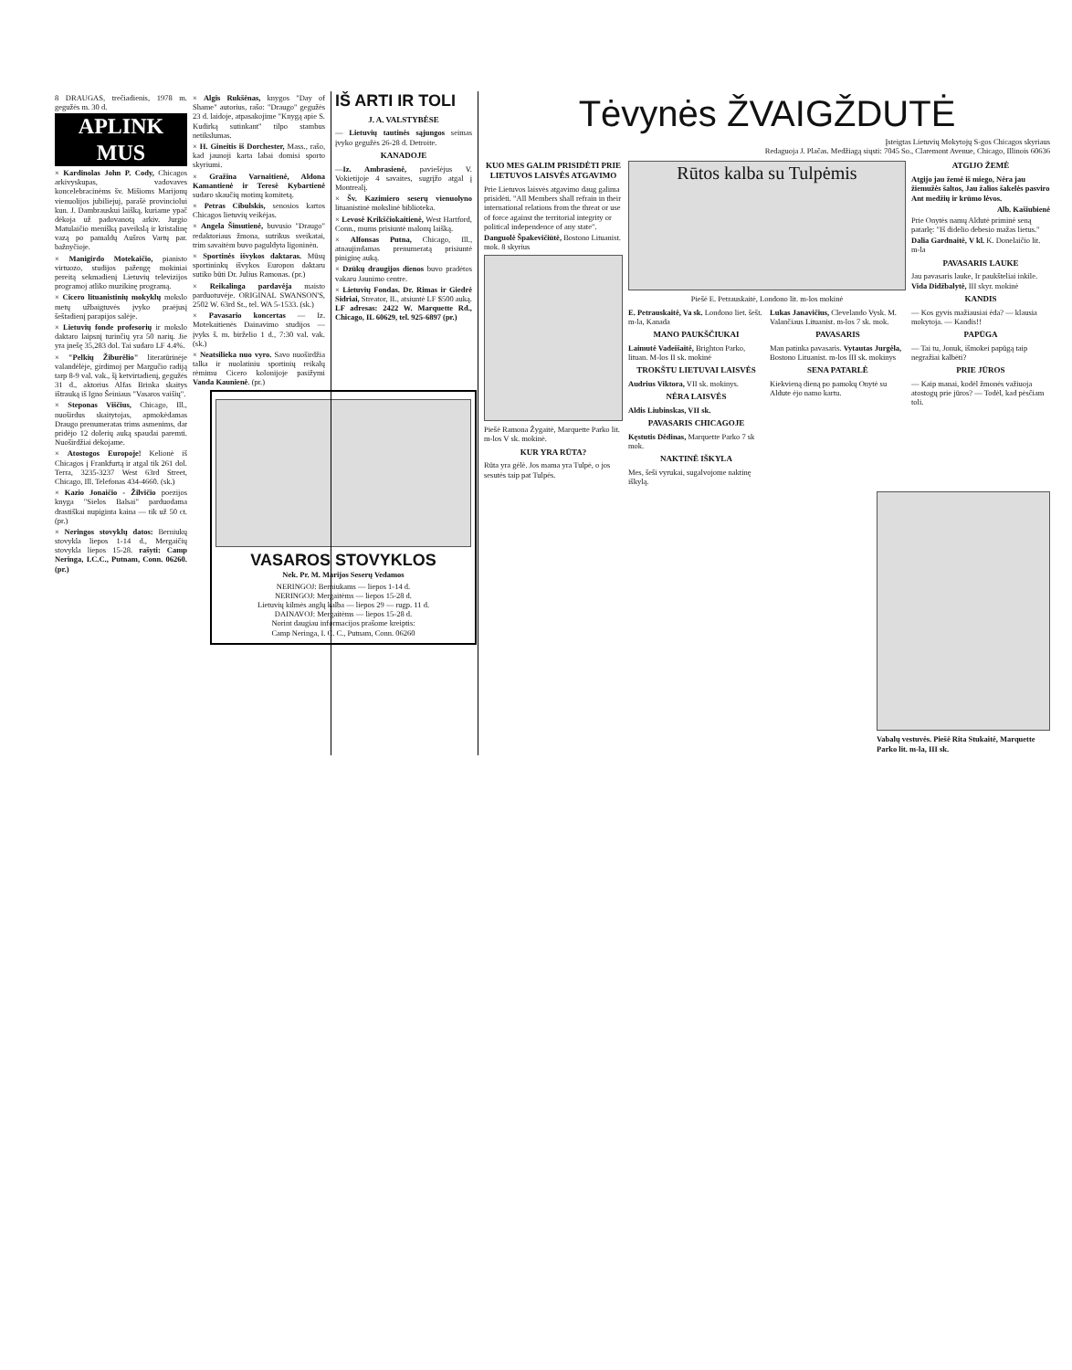8 DRAUGAS, trečiadienis, 1978 m. gegužės m. 30 d.
APLINK MUS
× Kardinolas John P. Cody, Chicagos arkivyskupas, vadovaves koncelebracinėms šv. Mišioms Marijonų vienuolijos jubiliejuj, parašė provinciolui kun. J. Dambrauskui laišką, kuriame ypač dėkoja už padovanotą arkiv. Jurgio Matulaičio menišką paveikslą ir kristalinę vazą po pamaldų Aušros Vartų par. bažnyčioje.
× Manigirdo Motekaičio, pianisto virtuozo, studijos pažengę mokiniai pereitą sekmadienį Lietuvių televizijos programoj atliko muzikinę programą.
× Cicero lituanistinių mokyklų mokslo metų užbaigtuvės įvyko praėjusį šeštadienį parapijos salėje.
× Lietuvių fonde profesorių ir mokslo daktaro laipsnį turinčių yra 50 narių. Jie yra įnešę 35,283 dol. Tai sudaro LF 4.4%.
× "Pelkių Žiburėlio" literatūrinėje valandėlėje, girdimoj per Margučio radiją tarp 8-9 val. vak., šį ketvirtadienį, gegužės 31 d., aktorius Alfas Brinka skaitys ištrauką iš Igno Šeiniaus "Vasaros vaišių".
× Steponas Viščius, Chicago, Ill., nuoširdus skaitytojas, apmokėdamas Draugo prenumeratas trims asmenims, dar pridėjo 12 dolerių auką spaudai paremti. Nuoširdžiai dėkojame.
× Atostogos Europoje! Kelionė iš Chicagos į Frankfurtą ir atgal tik 261 dol. Terra, 3235-3237 West 63rd Street, Chicago, Ill. Telefonas 434-4660. (sk.)
× Kazio Jonaičio - Žilvičio poezijos knyga "Sielos Balsai" parduodama drastiškai nupiginta kaina — tik už 50 ct. (pr.)
× Neringos stovyklų datos: Berniukų stovykla liepos 1-14 d., Mergaičių stovykla liepos 15-28. rašyti: Camp Neringa, I.C.C., Putnam, Conn. 06260. (pr.)
× Algis Rukšėnas, knygos "Day of Shame" autorius, rašo: "Draugo" gegužės 23 d. laidoje, atpasakojime "Knygą apie S. Kudirką sutinkant" tilpo stambus netikslumas.
× H. Gineitis iš Dorchester, Mass., rašo, kad jaunoji karta labai domisi sporto skyriumi.
× Gražina Varnaitienė, Aldona Kamantienė ir Teresė Kybartienė sudaro skaučių motinų komitetą.
× Petras Cibulskis, senosios kartos Chicagos lietuvių veikėjas.
× Angela Šimutienė, buvusio "Draugo" redaktoriaus žmona, sutrikus sveikatai, trim savaitėm buvo paguldyta ligoninėn.
× Sportinės išvykos daktaras. Mūsų sportininkų išvykos Europon daktaru sutiko būti Dr. Julius Ramonas. (pr.)
× Reikalinga pardavėja maisto parduotuvėje. ORIGINAL SWANSON'S, 2502 W. 63rd St., tel. WA 5-1533. (sk.)
× Pavasario koncertas — Iz. Motekaitienės Dainavimo studijos — įvyks š. m. birželio 1 d., 7:30 val. vak. (sk.)
× Neatsilieka nuo vyro. Savo nuoširdžia talka ir nuolatiniu sportinių reikalų rėmimu Cicero kolonijoje pasižymi Vanda Kaunienė. (pr.)
IŠ ARTI IR TOLI
J. A. VALSTYBĖSE
— Lietuvių tautinės sąjungos seimas įvyko gegužės 26-28 d. Detroite.
KANADOJE
—Iz. Ambrasienė, paviešėjus V. Vokietijoje 4 savaites, sugrįžo atgal į Montrealį.
× Šv. Kazimiero seserų vienuolyno lituanistinė mokslinė biblioteka.
× Levosė Krikščiokaitienė, West Hartford, Conn., mums prisiuntė malonų laišką.
× Alfonsas Putna, Chicago, Ill., atnaujindamas prenumeratą prisiuntė piniginę auką.
× Dzūkų draugijos dienos buvo pradėtos vakaru Jaunimo centre.
× Lietuvių Fondas. Dr. Rimas ir Giedrė Sidriai, Streator, IL, atsiuntė LF $500 auką. LF adresas: 2422 W. Marquette Rd., Chicago, IL 60629, tel. 925-6897 (pr.)
Tėvynės ŽVAIGŽDUTĖ
Įsteigtas Lietuvių Mokytojų S-gos Chicagos skyriaus
Redaguoja J. Plačas. Medžiagą siųsti: 7045 So., Claremont Avenue, Chicago, Illinois 60636
KUO MES GALIM PRISIDĖTI PRIE LIETUVOS LAISVĖS ATGAVIMO
Prie Lietuvos laisvės atgavimo daug galima prisidėti. "All Members shall refrain in their international relations from the threat or use of force against the territorial integrity or political independence of any state".
Danguolė Špakevičiūtė, Bostono Lituanist. mok. 8 skyrius
Piešė Ramona Žygaitė, Marquette Parko lit. m-los V sk. mokinė.
KUR YRA RŪTA?
Rūta yra gėlė. Jos mama yra Tulpė, o jos sesutės taip pat Tulpės.
Rūtos kalba su Tulpėmis
Piešė E. Petrauskaitė, Londono lit. m-los mokinė
E. Petrauskaitė, Va sk. Londono liet. šešt. m-la, Kanada
MANO PAUKŠČIUKAI
Laimutė Vadeišaitė, Brighton Parko, lituan. M-los II sk. mokinė
TROKŠTU LIETUVAI LAISVĖS
Audrius Viktora, VII sk. mokinys.
NĖRA LAISVĖS
Aldis Liubinskas, VII sk.
PAVASARIS CHICAGOJE
Kęstutis Dėdinas, Marquette Parko 7 sk mok.
NAKTINĖ IŠKYLA
Mes, šeši vyrukai, sugalvojome naktinę iškylą.
Lukas Janavičius, Clevelando Vysk. M. Valančiaus Lituanist. m-los 7 sk. mok.
PAVASARIS
Man patinka pavasaris. Vytautas Jurgėla, Bostono Lituanist. m-los III sk. mokinys
SENA PATARLĖ
Kiekvieną dieną po pamokų Onytė su Aldute ėjo namo kartu.
ATGIJO ŽEMĖ
Atgijo jau žemė iš miego, Nėra jau žiemužės šaltos, Jau žalios šakelės pasviro Ant medžių ir krūmo lėvos.
Alb. Kašiubienė
Prie Onytės namų Aldutė priminė seną patarlę: "Iš didelio debesio mažas lietus."
Dalia Gardnaitė, V kl. K. Donelaičio lit. m-la
PAVASARIS LAUKE
Jau pavasaris lauke, Ir paukšteliai inkile. Vida Didžbalytė, III skyr. mokinė
KANDIS
— Kos gyvis mažiausiai ėda? — klausia mokytoja. — Kandis!!
PAPŪGA
— Tai tu, Jonuk, išmokei papūgą taip negražiai kalbėti?
PRIE JŪROS
— Kaip manai, kodėl žmonės važiuoja atostogų prie jūros? — Todėl, kad pėsčiam toli.
Vabalų vestuvės. Piešė Rita Stukaitė, Marquette Parko lit. m-la, III sk.
VASAROS STOVYKLOS
Nek. Pr. M. Marijos Seserų Vedamos
NERINGOJ: Berniukams — liepos 1-14 d.
NERINGOJ: Mergaitėms — liepos 15-28 d.
Lietuvių kilmės anglų kalba — liepos 29 — rugp. 11 d.
DAINAVOJ: Mergaitėms — liepos 15-28 d.
Norint daugiau informacijos prašome kreiptis:
Camp Neringa, I. C. C., Putnam, Conn. 06260